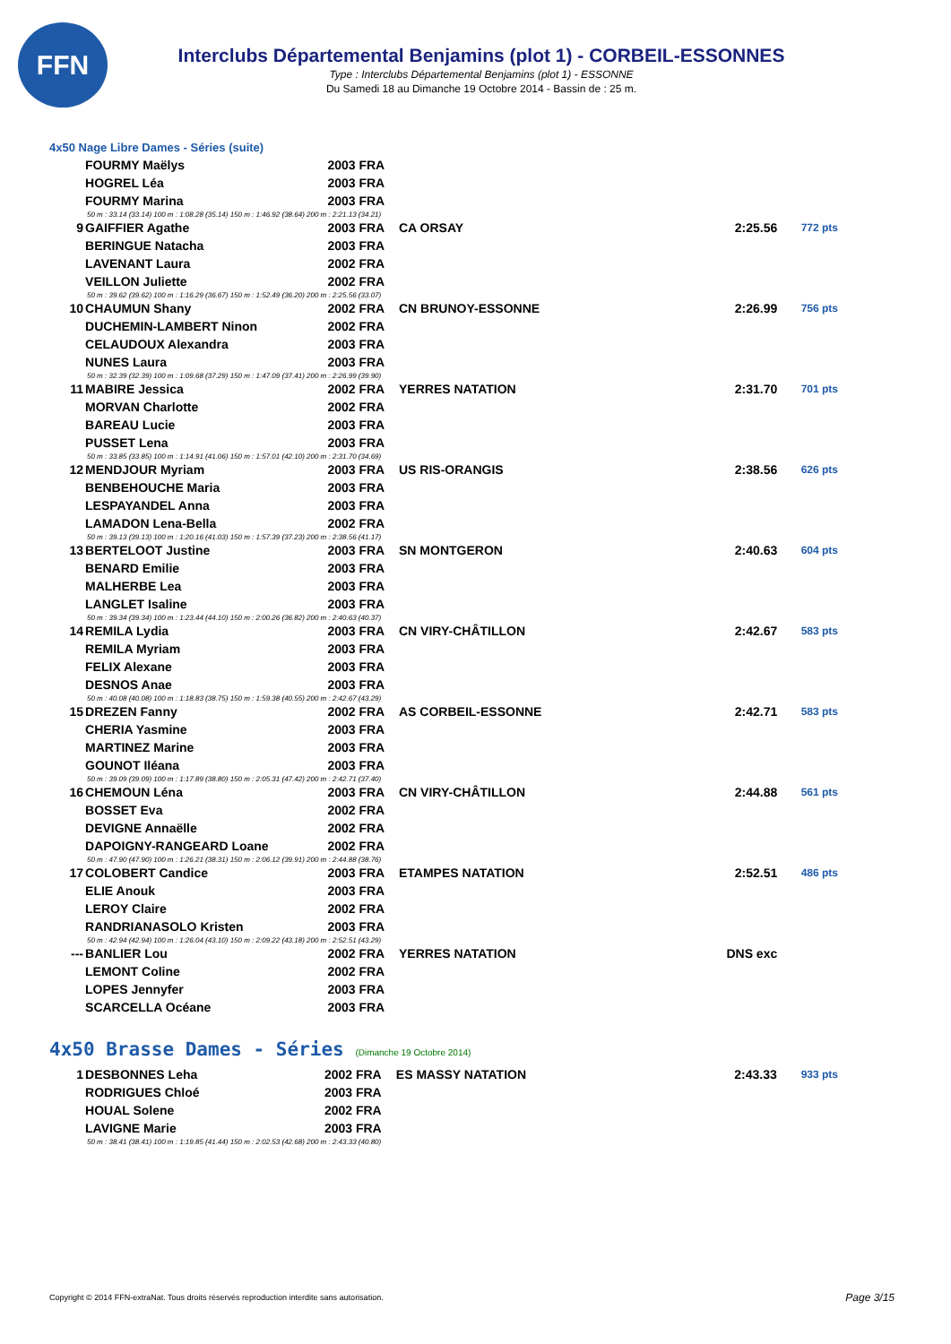FFN
Interclubs Départemental Benjamins (plot 1) - CORBEIL-ESSONNES
Type : Interclubs Départemental Benjamins (plot 1) - ESSONNE
Du Samedi 18 au Dimanche 19 Octobre 2014 - Bassin de : 25 m.
4x50 Nage Libre Dames - Séries (suite)
| | FOURMY Maëlys | 2003 FRA | | | |
| | HOGREL Léa | 2003 FRA | | | |
| | FOURMY Marina | 2003 FRA | | | |
| 50 m : 33.14 (33.14) 100 m : 1:08.28 (35.14) 150 m : 1:46.92 (38.64) 200 m : 2:21.13 (34.21) | | | | | |
| 9 | GAIFFIER Agathe | 2003 FRA | CA ORSAY | 2:25.56 | 772 pts |
| | BERINGUE Natacha | 2003 FRA | | | |
| | LAVENANT Laura | 2002 FRA | | | |
| | VEILLON Juliette | 2002 FRA | | | |
| 50 m : 39.62 (39.62) 100 m : 1:16.29 (36.67) 150 m : 1:52.49 (36.20) 200 m : 2:25.56 (33.07) | | | | | |
| 10 | CHAUMUN Shany | 2002 FRA | CN BRUNOY-ESSONNE | 2:26.99 | 756 pts |
| | DUCHEMIN-LAMBERT Ninon | 2002 FRA | | | |
| | CELAUDOUX Alexandra | 2003 FRA | | | |
| | NUNES Laura | 2003 FRA | | | |
| 50 m : 32.39 (32.39) 100 m : 1:09.68 (37.29) 150 m : 1:47.09 (37.41) 200 m : 2:26.99 (39.90) | | | | | |
| 11 | MABIRE Jessica | 2002 FRA | YERRES NATATION | 2:31.70 | 701 pts |
| | MORVAN Charlotte | 2002 FRA | | | |
| | BAREAU Lucie | 2003 FRA | | | |
| | PUSSET Lena | 2003 FRA | | | |
| 50 m : 33.85 (33.85) 100 m : 1:14.91 (41.06) 150 m : 1:57.01 (42.10) 200 m : 2:31.70 (34.69) | | | | | |
| 12 | MENDJOUR Myriam | 2003 FRA | US RIS-ORANGIS | 2:38.56 | 626 pts |
| | BENBEHOUCHE Maria | 2003 FRA | | | |
| | LESPAYANDEL Anna | 2003 FRA | | | |
| | LAMADON Lena-Bella | 2002 FRA | | | |
| 50 m : 39.13 (39.13) 100 m : 1:20.16 (41.03) 150 m : 1:57.39 (37.23) 200 m : 2:38.56 (41.17) | | | | | |
| 13 | BERTELOOT Justine | 2003 FRA | SN MONTGERON | 2:40.63 | 604 pts |
| | BENARD Emilie | 2003 FRA | | | |
| | MALHERBE Lea | 2003 FRA | | | |
| | LANGLET Isaline | 2003 FRA | | | |
| 50 m : 39.34 (39.34) 100 m : 1:23.44 (44.10) 150 m : 2:00.26 (36.82) 200 m : 2:40.63 (40.37) | | | | | |
| 14 | REMILA Lydia | 2003 FRA | CN VIRY-CHÂTILLON | 2:42.67 | 583 pts |
| | REMILA Myriam | 2003 FRA | | | |
| | FELIX Alexane | 2003 FRA | | | |
| | DESNOS Anae | 2003 FRA | | | |
| 50 m : 40.08 (40.08) 100 m : 1:18.83 (38.75) 150 m : 1:59.38 (40.55) 200 m : 2:42.67 (43.29) | | | | | |
| 15 | DREZEN Fanny | 2002 FRA | AS CORBEIL-ESSONNE | 2:42.71 | 583 pts |
| | CHERIA Yasmine | 2003 FRA | | | |
| | MARTINEZ Marine | 2003 FRA | | | |
| | GOUNOT Iléana | 2003 FRA | | | |
| 50 m : 39.09 (39.09) 100 m : 1:17.89 (38.80) 150 m : 2:05.31 (47.42) 200 m : 2:42.71 (37.40) | | | | | |
| 16 | CHEMOUN Léna | 2003 FRA | CN VIRY-CHÂTILLON | 2:44.88 | 561 pts |
| | BOSSET Eva | 2002 FRA | | | |
| | DEVIGNE Annaëlle | 2002 FRA | | | |
| | DAPOIGNY-RANGEARD Loane | 2002 FRA | | | |
| 50 m : 47.90 (47.90) 100 m : 1:26.21 (38.31) 150 m : 2:06.12 (39.91) 200 m : 2:44.88 (38.76) | | | | | |
| 17 | COLOBERT Candice | 2003 FRA | ETAMPES NATATION | 2:52.51 | 486 pts |
| | ELIE Anouk | 2003 FRA | | | |
| | LEROY Claire | 2002 FRA | | | |
| | RANDRIANASOLO Kristen | 2003 FRA | | | |
| 50 m : 42.94 (42.94) 100 m : 1:26.04 (43.10) 150 m : 2:09.22 (43.18) 200 m : 2:52.51 (43.29) | | | | | |
| --- | BANLIER Lou | 2002 FRA | YERRES NATATION | DNS exc | |
| | LEMONT Coline | 2002 FRA | | | |
| | LOPES Jennyfer | 2003 FRA | | | |
| | SCARCELLA Océane | 2003 FRA | | | |
4x50 Brasse Dames - Séries (Dimanche 19 Octobre 2014)
| 1 | DESBONNES Leha | 2002 FRA | ES MASSY NATATION | 2:43.33 | 933 pts |
| | RODRIGUES Chloé | 2003 FRA | | | |
| | HOUAL Solene | 2002 FRA | | | |
| | LAVIGNE Marie | 2003 FRA | | | |
| 50 m : 38.41 (38.41) 100 m : 1:19.85 (41.44) 150 m : 2:02.53 (42.68) 200 m : 2:43.33 (40.80) | | | | | |
Copyright © 2014 FFN-extraNat. Tous droits réservés reproduction interdite sans autorisation.
Page 3/15